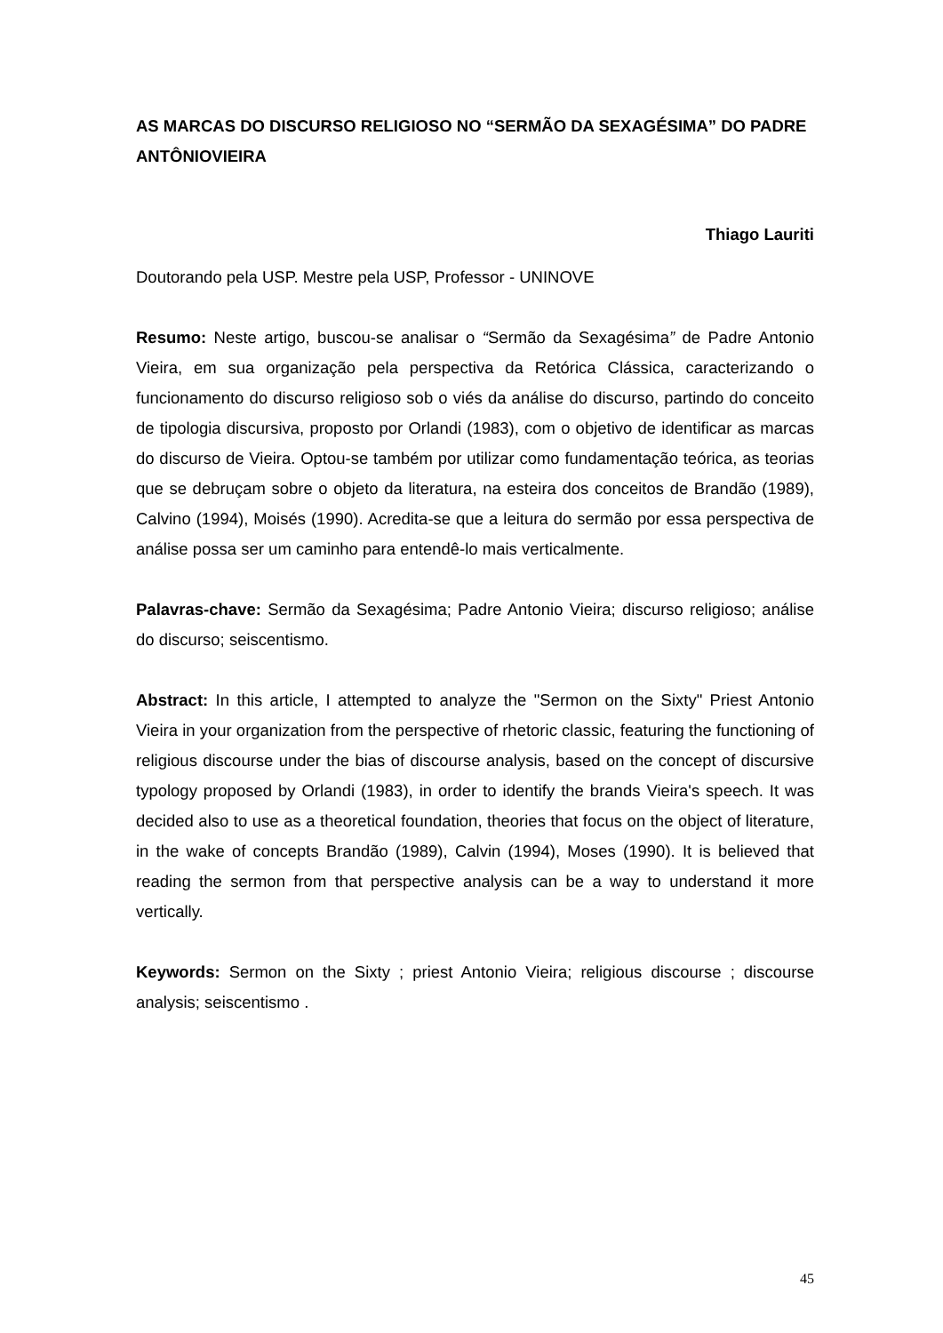AS MARCAS DO DISCURSO RELIGIOSO NO “SERMÃO DA SEXAGÉSIMA” DO PADRE ANTÔNIOVIEIRA
Thiago Lauriti
Doutorando pela USP. Mestre pela USP, Professor - UNINOVE
Resumo: Neste artigo, buscou-se analisar o “Sermão da Sexagésima” de Padre Antonio Vieira, em sua organização pela perspectiva da Retórica Clássica, caracterizando o funcionamento do discurso religioso sob o viés da análise do discurso, partindo do conceito de tipologia discursiva, proposto por Orlandi (1983), com o objetivo de identificar as marcas do discurso de Vieira. Optou-se também por utilizar como fundamentação teórica, as teorias que se debruçam sobre o objeto da literatura, na esteira dos conceitos de Brandão (1989), Calvino (1994), Moisés (1990). Acredita-se que a leitura do sermão por essa perspectiva de análise possa ser um caminho para entendê-lo mais verticalmente.
Palavras-chave: Sermão da Sexagésima; Padre Antonio Vieira; discurso religioso; análise do discurso; seiscentismo.
Abstract: In this article, I attempted to analyze the "Sermon on the Sixty" Priest Antonio Vieira in your organization from the perspective of rhetoric classic, featuring the functioning of religious discourse under the bias of discourse analysis, based on the concept of discursive typology proposed by Orlandi (1983), in order to identify the brands Vieira's speech. It was decided also to use as a theoretical foundation, theories that focus on the object of literature, in the wake of concepts Brandão (1989), Calvin (1994), Moses (1990). It is believed that reading the sermon from that perspective analysis can be a way to understand it more vertically.
Keywords: Sermon on the Sixty ; priest Antonio Vieira; religious discourse ; discourse analysis; seiscentismo .
45